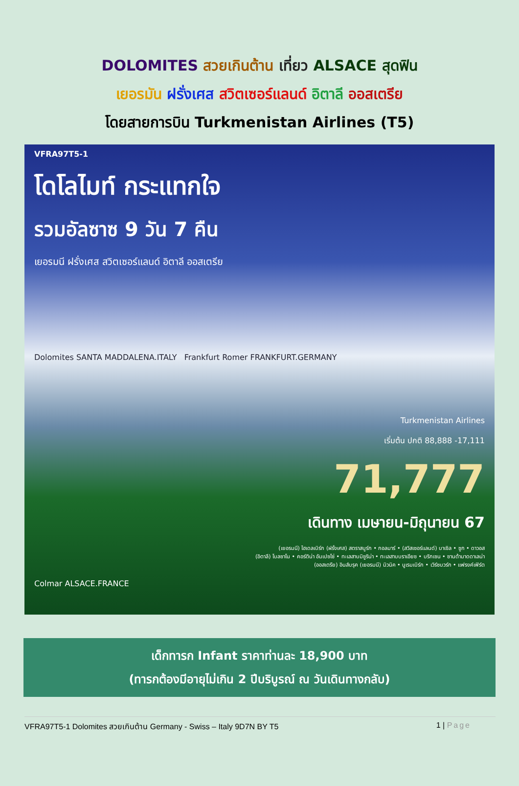DOLOMITES สวยเกินต้าน เที่ยว ALSACE สุดฟิน
เยอรมัน ฝรั่งเศส สวิตเซอร์แลนด์ อิตาลี ออสเตรีย
โดยสายการบิน Turkmenistan Airlines (T5)
VFRA97T5-1
โดโลไมท์ กระแทกใจ
รวมอัลซาซ 9 วัน 7 คืน
เยอรมนี ฝรั่งเศส สวิตเซอร์แลนด์ อิตาลี ออสเตรีย
Dolomites SANTA MADDALENA.ITALY Frankfurt Romer FRANKFURT.GERMANY
Turkmenistan Airlines
เริ่มต้น ปกติ 88,888 -17,111
71,777
เดินทาง เมษายน-มิถุนายน 67
(เยอรมนี) ไฮเดลเบิร์ก (ฝรั่งเศส) สตราสบูร์ก • กอลมาร์ • (สวิสเซอร์แลนด์) บาเซิล • ซูก • ดาวอส
(อิตาลี) โบลซาโน • คอร์ติน่า อัมเปซโซ่ • ทะเลสาบมิซูริน่า • ทะเลสาบบราเอียซ • บริกเซน • ซานต้ามาดดาเลน่า
(ออสเตรีย) อินส์บรุค (เยอรมนี) มิวนิค • นูเรมเบิร์ก • เวิร์ซบวร์ก • แฟรงค์เฟิร์ต
Colmar ALSACE.FRANCE
เด็กทารก Infant ราคาท่านละ 18,900 บาท
(ทารกต้องมีอายุไม่เกิน 2 ปีบริบูรณ์ ณ วันเดินทางกลับ)
VFRA97T5-1 Dolomites สวยเกินต้าน Germany - Swiss – Italy 9D7N BY T5 1 | Page